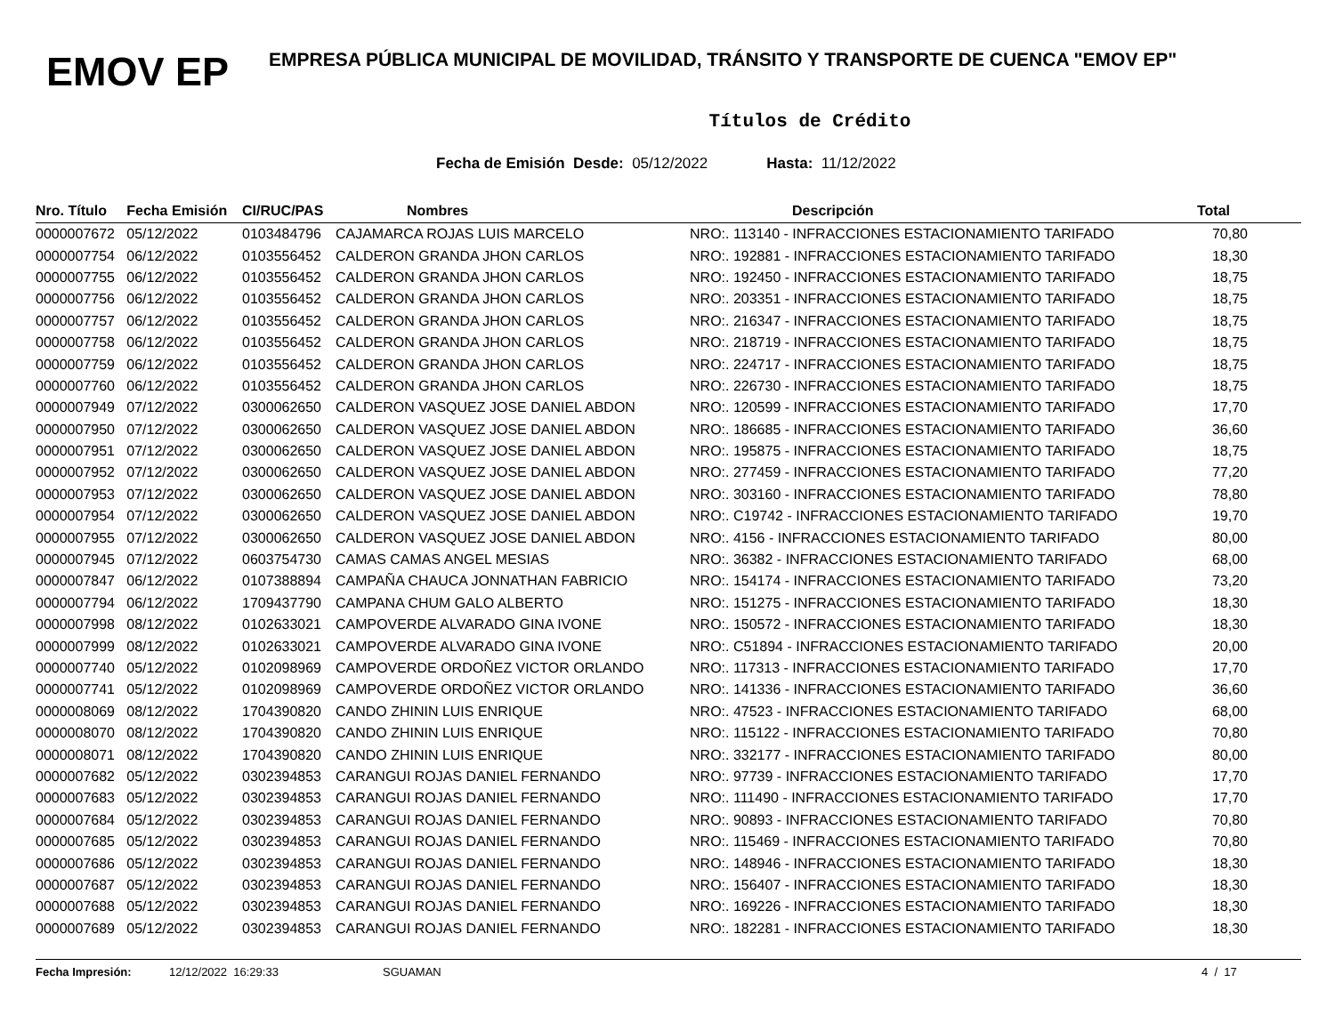EMOV EP
EMPRESA PÚBLICA MUNICIPAL DE MOVILIDAD, TRÁNSITO Y TRANSPORTE DE CUENCA "EMOV EP"
Títulos de Crédito
Fecha de Emisión Desde: 05/12/2022 Hasta: 11/12/2022
| Nro. Título | Fecha Emisión | CI/RUC/PAS | Nombres | Descripción | Total |
| --- | --- | --- | --- | --- | --- |
| 0000007672 | 05/12/2022 | 0103484796 | CAJAMARCA ROJAS LUIS MARCELO | NRO:. 113140 - INFRACCIONES ESTACIONAMIENTO TARIFADO | 70,80 |
| 0000007754 | 06/12/2022 | 0103556452 | CALDERON GRANDA JHON CARLOS | NRO:. 192881 - INFRACCIONES ESTACIONAMIENTO TARIFADO | 18,30 |
| 0000007755 | 06/12/2022 | 0103556452 | CALDERON GRANDA JHON CARLOS | NRO:. 192450 - INFRACCIONES ESTACIONAMIENTO TARIFADO | 18,75 |
| 0000007756 | 06/12/2022 | 0103556452 | CALDERON GRANDA JHON CARLOS | NRO:. 203351 - INFRACCIONES ESTACIONAMIENTO TARIFADO | 18,75 |
| 0000007757 | 06/12/2022 | 0103556452 | CALDERON GRANDA JHON CARLOS | NRO:. 216347 - INFRACCIONES ESTACIONAMIENTO TARIFADO | 18,75 |
| 0000007758 | 06/12/2022 | 0103556452 | CALDERON GRANDA JHON CARLOS | NRO:. 218719 - INFRACCIONES ESTACIONAMIENTO TARIFADO | 18,75 |
| 0000007759 | 06/12/2022 | 0103556452 | CALDERON GRANDA JHON CARLOS | NRO:. 224717 - INFRACCIONES ESTACIONAMIENTO TARIFADO | 18,75 |
| 0000007760 | 06/12/2022 | 0103556452 | CALDERON GRANDA JHON CARLOS | NRO:. 226730 - INFRACCIONES ESTACIONAMIENTO TARIFADO | 18,75 |
| 0000007949 | 07/12/2022 | 0300062650 | CALDERON VASQUEZ JOSE DANIEL ABDON | NRO:. 120599 - INFRACCIONES ESTACIONAMIENTO TARIFADO | 17,70 |
| 0000007950 | 07/12/2022 | 0300062650 | CALDERON VASQUEZ JOSE DANIEL ABDON | NRO:. 186685 - INFRACCIONES ESTACIONAMIENTO TARIFADO | 36,60 |
| 0000007951 | 07/12/2022 | 0300062650 | CALDERON VASQUEZ JOSE DANIEL ABDON | NRO:. 195875 - INFRACCIONES ESTACIONAMIENTO TARIFADO | 18,75 |
| 0000007952 | 07/12/2022 | 0300062650 | CALDERON VASQUEZ JOSE DANIEL ABDON | NRO:. 277459 - INFRACCIONES ESTACIONAMIENTO TARIFADO | 77,20 |
| 0000007953 | 07/12/2022 | 0300062650 | CALDERON VASQUEZ JOSE DANIEL ABDON | NRO:. 303160 - INFRACCIONES ESTACIONAMIENTO TARIFADO | 78,80 |
| 0000007954 | 07/12/2022 | 0300062650 | CALDERON VASQUEZ JOSE DANIEL ABDON | NRO:. C19742 - INFRACCIONES ESTACIONAMIENTO TARIFADO | 19,70 |
| 0000007955 | 07/12/2022 | 0300062650 | CALDERON VASQUEZ JOSE DANIEL ABDON | NRO:. 4156 - INFRACCIONES ESTACIONAMIENTO TARIFADO | 80,00 |
| 0000007945 | 07/12/2022 | 0603754730 | CAMAS CAMAS ANGEL MESIAS | NRO:. 36382 - INFRACCIONES ESTACIONAMIENTO TARIFADO | 68,00 |
| 0000007847 | 06/12/2022 | 0107388894 | CAMPAÑA CHAUCA JONNATHAN FABRICIO | NRO:. 154174 - INFRACCIONES ESTACIONAMIENTO TARIFADO | 73,20 |
| 0000007794 | 06/12/2022 | 1709437790 | CAMPANA CHUM GALO ALBERTO | NRO:. 151275 - INFRACCIONES ESTACIONAMIENTO TARIFADO | 18,30 |
| 0000007998 | 08/12/2022 | 0102633021 | CAMPOVERDE ALVARADO GINA IVONE | NRO:. 150572 - INFRACCIONES ESTACIONAMIENTO TARIFADO | 18,30 |
| 0000007999 | 08/12/2022 | 0102633021 | CAMPOVERDE ALVARADO GINA IVONE | NRO:. C51894 - INFRACCIONES ESTACIONAMIENTO TARIFADO | 20,00 |
| 0000007740 | 05/12/2022 | 0102098969 | CAMPOVERDE ORDOÑEZ VICTOR ORLANDO | NRO:. 117313 - INFRACCIONES ESTACIONAMIENTO TARIFADO | 17,70 |
| 0000007741 | 05/12/2022 | 0102098969 | CAMPOVERDE ORDOÑEZ VICTOR ORLANDO | NRO:. 141336 - INFRACCIONES ESTACIONAMIENTO TARIFADO | 36,60 |
| 0000008069 | 08/12/2022 | 1704390820 | CANDO ZHININ LUIS ENRIQUE | NRO:. 47523 - INFRACCIONES ESTACIONAMIENTO TARIFADO | 68,00 |
| 0000008070 | 08/12/2022 | 1704390820 | CANDO ZHININ LUIS ENRIQUE | NRO:. 115122 - INFRACCIONES ESTACIONAMIENTO TARIFADO | 70,80 |
| 0000008071 | 08/12/2022 | 1704390820 | CANDO ZHININ LUIS ENRIQUE | NRO:. 332177 - INFRACCIONES ESTACIONAMIENTO TARIFADO | 80,00 |
| 0000007682 | 05/12/2022 | 0302394853 | CARANGUI ROJAS DANIEL FERNANDO | NRO:. 97739 - INFRACCIONES ESTACIONAMIENTO TARIFADO | 17,70 |
| 0000007683 | 05/12/2022 | 0302394853 | CARANGUI ROJAS DANIEL FERNANDO | NRO:. 111490 - INFRACCIONES ESTACIONAMIENTO TARIFADO | 17,70 |
| 0000007684 | 05/12/2022 | 0302394853 | CARANGUI ROJAS DANIEL FERNANDO | NRO:. 90893 - INFRACCIONES ESTACIONAMIENTO TARIFADO | 70,80 |
| 0000007685 | 05/12/2022 | 0302394853 | CARANGUI ROJAS DANIEL FERNANDO | NRO:. 115469 - INFRACCIONES ESTACIONAMIENTO TARIFADO | 70,80 |
| 0000007686 | 05/12/2022 | 0302394853 | CARANGUI ROJAS DANIEL FERNANDO | NRO:. 148946 - INFRACCIONES ESTACIONAMIENTO TARIFADO | 18,30 |
| 0000007687 | 05/12/2022 | 0302394853 | CARANGUI ROJAS DANIEL FERNANDO | NRO:. 156407 - INFRACCIONES ESTACIONAMIENTO TARIFADO | 18,30 |
| 0000007688 | 05/12/2022 | 0302394853 | CARANGUI ROJAS DANIEL FERNANDO | NRO:. 169226 - INFRACCIONES ESTACIONAMIENTO TARIFADO | 18,30 |
| 0000007689 | 05/12/2022 | 0302394853 | CARANGUI ROJAS DANIEL FERNANDO | NRO:. 182281 - INFRACCIONES ESTACIONAMIENTO TARIFADO | 18,30 |
Fecha Impresión: 12/12/2022 16:29:33 SGUAMAN 4 / 17